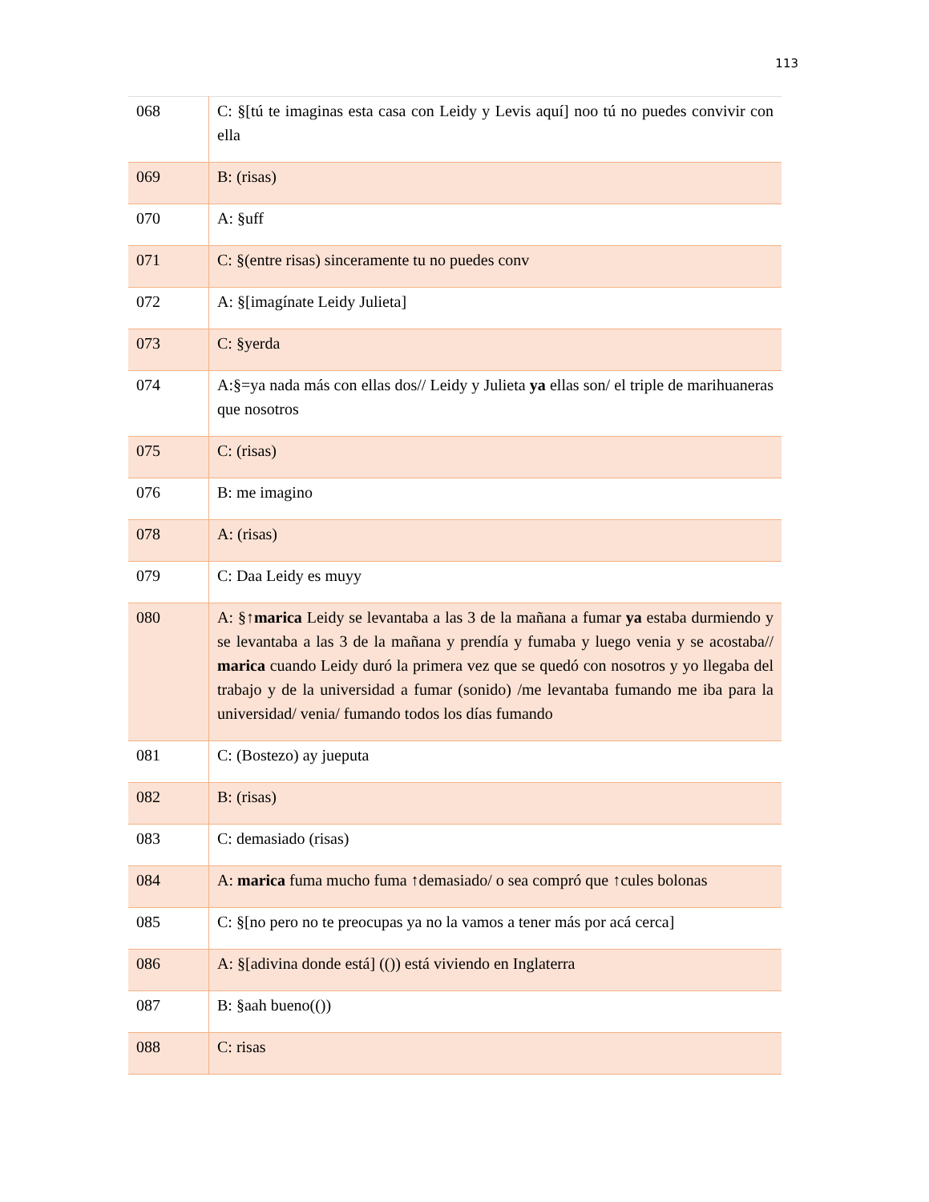113
| 068 | C: §[tú te imaginas esta casa con Leidy y Levis aquí] noo tú no puedes convivir con ella |
| 069 | B: (risas) |
| 070 | A: §uff |
| 071 | C: §(entre risas) sinceramente tu no puedes conv |
| 072 | A: §[imagínate Leidy Julieta] |
| 073 | C: §yerda |
| 074 | A:§=ya nada más con ellas dos// Leidy y Julieta ya ellas son/ el triple de marihuaneras que nosotros |
| 075 | C: (risas) |
| 076 | B: me imagino |
| 078 | A: (risas) |
| 079 | C: Daa Leidy es muyy |
| 080 | A: §↑ marica Leidy se levantaba a las 3 de la mañana a fumar ya estaba durmiendo y se levantaba a las 3 de la mañana y prendía y fumaba y luego venia y se acostaba// marica cuando Leidy duró la primera vez que se quedó con nosotros y yo llegaba del trabajo y de la universidad a fumar (sonido) /me levantaba fumando me iba para la universidad/ venia/ fumando todos los días fumando |
| 081 | C: (Bostezo) ay jueputa |
| 082 | B: (risas) |
| 083 | C: demasiado (risas) |
| 084 | A: marica fuma mucho fuma ↑demasiado/ o sea compró que ↑cules bolonas |
| 085 | C: §[no pero no te preocupas ya no la vamos a tener más por acá cerca] |
| 086 | A: §[adivina donde está] (()) está viviendo en Inglaterra |
| 087 | B: §aah bueno(()) |
| 088 | C: risas |